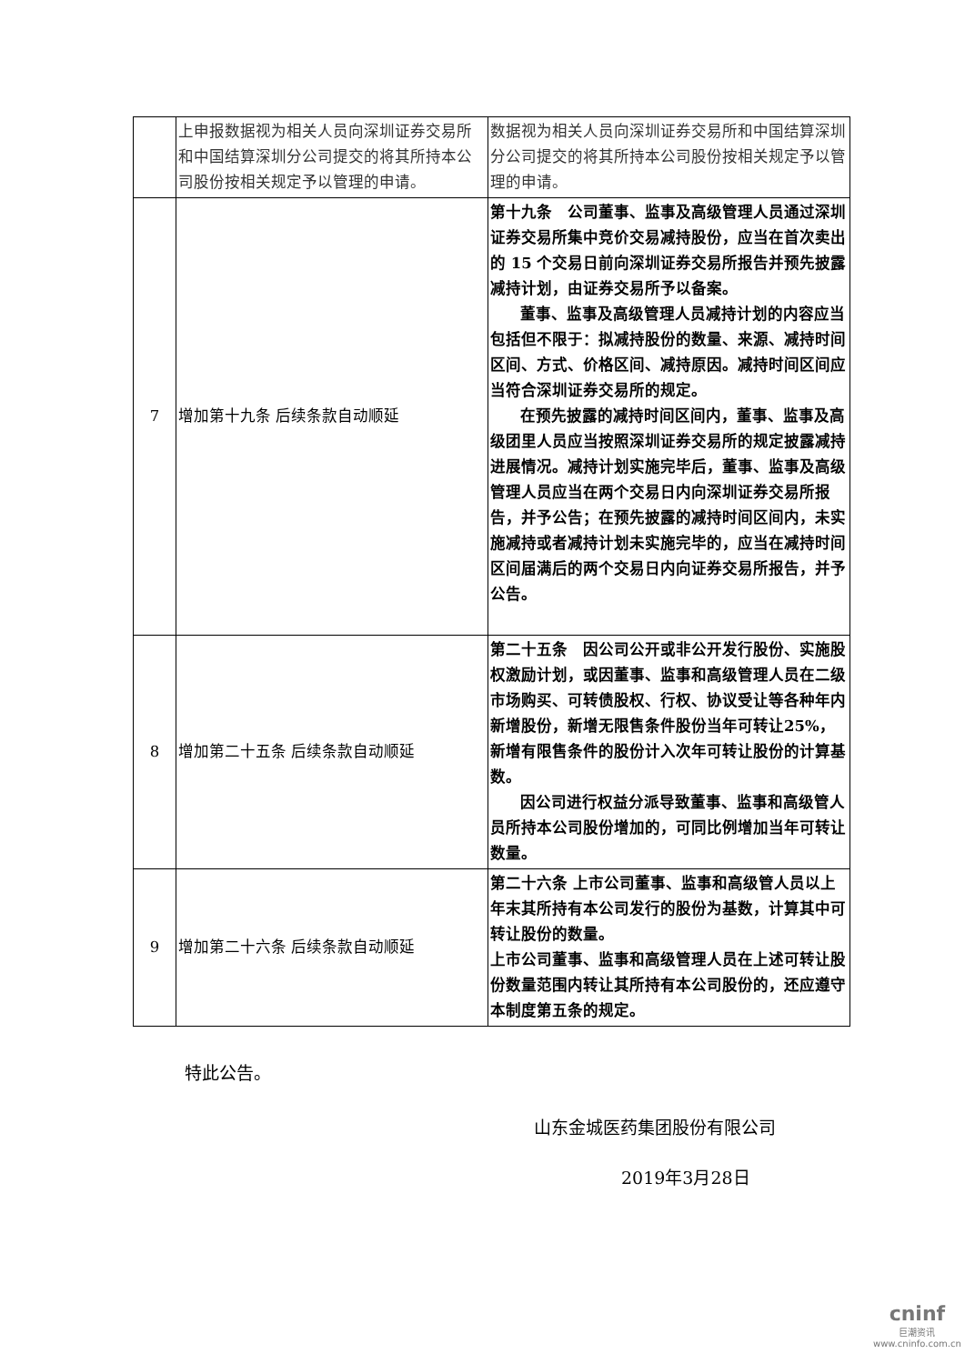| | 上申报数据视为相关人员向深圳证券交易所和中国结算深圳分公司提交的将其所持本公司股份按相关规定予以管理的申请。 | 数据视为相关人员向深圳证券交易所和中国结算深圳分公司提交的将其所持本公司股份按相关规定予以管理的申请。 |
| 7 | 增加第十九条 后续条款自动顺延 | 第十九条 公司董事、监事及高级管理人员通过深圳证券交易所集中竞价交易减持股份，应当在首次卖出的 15 个交易日前向深圳证券交易所报告并预先披露减持计划，由证券交易所予以备案。 董事、监事及高级管理人员减持计划的内容应当包括但不限于：拟减持股份的数量、来源、减持时间区间、方式、价格区间、减持原因。减持时间区间应当符合深圳证券交易所的规定。 在预先披露的减持时间区间内，董事、监事及高级团里人员应当按照深圳证券交易所的规定披露减持进展情况。减持计划实施完毕后，董事、监事及高级管理人员应当在两个交易日内向深圳证券交易所报告，并予公告；在预先披露的减持时间区间内，未实施减持或者减持计划未实施完毕的，应当在减持时间区间届满后的两个交易日内向证券交易所报告，并予公告。 |
| 8 | 增加第二十五条 后续条款自动顺延 | 第二十五条 因公司公开或非公开发行股份、实施股权激励计划，或因董事、监事和高级管理人员在二级市场购买、可转债股权、行权、协议受让等各种年内新增股份，新增无限售条件股份当年可转让25%，新增有限售条件的股份计入次年可转让股份的计算基数。 因公司进行权益分派导致董事、监事和高级管人员所持本公司股份增加的，可同比例增加当年可转让数量。 |
| 9 | 增加第二十六条 后续条款自动顺延 | 第二十六条 上市公司董事、监事和高级管人员以上年末其所持有本公司发行的股份为基数，计算其中可转让股份的数量。 上市公司董事、监事和高级管理人员在上述可转让股份数量范围内转让其所持有本公司股份的，还应遵守本制度第五条的规定。 |
特此公告。
山东金城医药集团股份有限公司
2019年3月28日
cninf
巨潮资讯
www.cninfo.com.cn